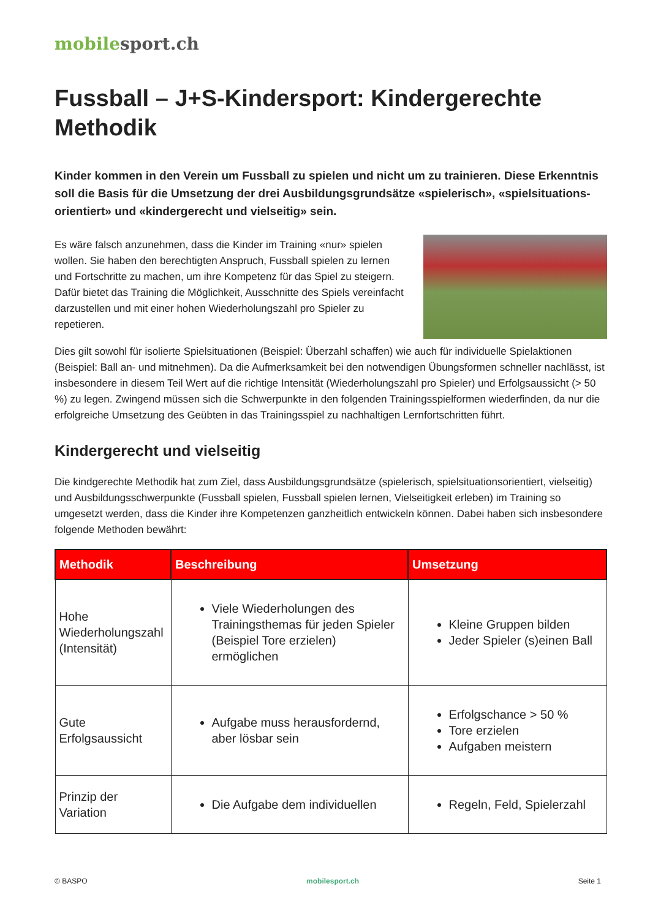mobilesport.ch
Fussball – J+S-Kindersport: Kindergerechte Methodik
Kinder kommen in den Verein um Fussball zu spielen und nicht um zu trainieren. Diese Erkenntnis soll die Basis für die Umsetzung der drei Ausbildungsgrundsätze «spielerisch», «spielsituations­orientiert» und «kindergerecht und vielseitig» sein.
Es wäre falsch anzunehmen, dass die Kinder im Training «nur» spielen wollen. Sie haben den berechtigten Anspruch, Fussball spielen zu lernen und Fortschritte zu machen, um ihre Kompetenz für das Spiel zu steigern. Dafür bietet das Training die Möglichkeit, Ausschnitte des Spiels vereinfacht darzustellen und mit einer hohen Wiederholungszahl pro Spieler zu repetieren.
Dies gilt sowohl für isolierte Spielsituationen (Beispiel: Überzahl schaffen) wie auch für individuelle Spielaktionen (Beispiel: Ball an- und mitnehmen). Da die Aufmerksamkeit bei den notwendigen Übungsformen schneller nachlässt, ist insbesondere in diesem Teil Wert auf die richtige Intensität (Wiederholungszahl pro Spieler) und Erfolgsaussicht (> 50 %) zu legen. Zwingend müssen sich die Schwerpunkte in den folgenden Trainingsspielformen wiederfinden, da nur die erfolgreiche Umsetzung des Geübten in das Trainingsspiel zu nachhaltigen Lernfortschritten führt.
Kindergerecht und vielseitig
Die kindgerechte Methodik hat zum Ziel, dass Ausbildungsgrundsätze (spielerisch, spielsituationsorientiert, vielseitig) und Ausbildungsschwerpunkte (Fussball spielen, Fussball spielen lernen, Vielseitigkeit erleben) im Training so umgesetzt werden, dass die Kinder ihre Kompetenzen ganzheitlich entwickeln können. Dabei haben sich insbesondere folgende Methoden bewährt:
| Methodik | Beschreibung | Umsetzung |
| --- | --- | --- |
| Hohe Wiederholungszahl (Intensität) | Viele Wiederholungen des Trainingsthemas für jeden Spieler (Beispiel Tore erzielen) ermöglichen | Kleine Gruppen bilden Jeder Spieler (s)einen Ball |
| Gute Erfolgsaussicht | Aufgabe muss herausfordernd, aber lösbar sein | Erfolgschance > 50 % Tore erzielen Aufgaben meistern |
| Prinzip der Variation | Die Aufgabe dem individuellen | Regeln, Feld, Spielerzahl |
© BASPO mobilesport.ch Seite 1